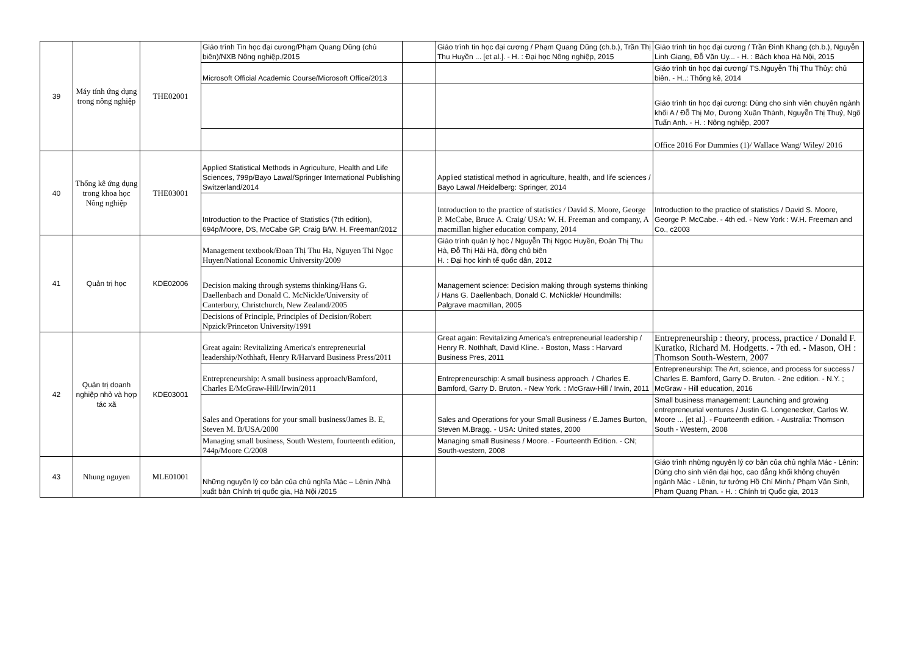| 39 | Máy tính ứng dụng trong nông nghiệp | THE02001 | Giáo trình Tin học đại cương/Phạm Quang Dũng (chủ biên)/NXB Nông nghiệp./2015 | | Giáo trình tin học đại cương / Phạm Quang Dũng (ch.b.), Trần Thị Thu Huyền ... [et al.]. - H. : Đại học Nông nghiệp, 2015 | Giáo trình tin học đại cương / Trần Đình Khang (ch.b.), Nguyễn Linh Giang, Đỗ Văn Uy... - H. : Bách khoa Hà Nội, 2015 |
| | | | Microsoft Official Academic Course/Microsoft Office/2013 | | | Giáo trình tin học đại cương/ TS.Nguyễn Thị Thu Thủy: chủ biên. - H..: Thống kê, 2014 |
| | | | | | | Giáo trình tin học đại cương: Dùng cho sinh viên chuyên ngành khối A / Đỗ Thị Mơ, Dương Xuân Thành, Nguyễn Thị Thuỷ, Ngô Tuấn Anh. - H. : Nông nghiệp, 2007 |
| | | | | | | Office 2016 For Dummies (1)/ Wallace Wang/ Wiley/ 2016 |
| 40 | Thống kê ứng dụng trong khoa học Nông nghiệp | THE03001 | Applied Statistical Methods in Agriculture, Health and Life Sciences, 799p/Bayo Lawal/Springer International Publishing Switzerland/2014 | | Applied statistical method in agriculture, health, and life sciences / Bayo Lawal /Heidelberg: Springer, 2014 | |
| | | | Introduction to the Practice of Statistics (7th edition), 694p/Moore, DS, McCabe GP, Craig B/W. H. Freeman/2012 | | Introduction to the practice of statistics / David S. Moore, George P. McCabe, Bruce A. Craig/ USA: W. H. Freeman and company, A macmillan higher education company, 2014 | Introduction to the practice of statistics / David S. Moore, George P. McCabe. - 4th ed. - New York : W.H. Freeman and Co., c2003 |
| 41 | Quản trị học | KDE02006 | Management textbook/Đoan Thị Thu Ha, Nguyen Thi Ngọc Huyen/National Economic University/2009 | | Giáo trình quản lý học / Nguyễn Thị Ngọc Huyền, Đoàn Thị Thu Hà, Đỗ Thị Hải Hà, đồng chủ biên H. : Đại học kinh tế quốc dân, 2012 | |
| | | | Decision making through systems thinking/Hans G. Daellenbach and Donald C. McNickle/University of Canterbury, Christchurch, New Zealand/2005 | | Management science: Decision making through systems thinking / Hans G. Daellenbach, Donald C. McNickle/ Houndmills: Palgrave macmillan, 2005 | |
| | | | Decisions of Principle, Principles of Decision/Robert Npzick/Princeton University/1991 | | | |
| 42 | Quản trị doanh nghiệp nhỏ và hợp tác xã | KDE03001 | Great again: Revitalizing America's entrepreneurial leadership/Nothhaft, Henry R/Harvard Business Press/2011 | | Great again: Revitalizing America's entrepreneurial leadership / Henry R. Nothhaft, David Kline. - Boston, Mass : Harvard Business Pres, 2011 | Entrepreneurship : theory, process, practice / Donald F. Kuratko, Richard M. Hodgetts. - 7th ed. - Mason, OH : Thomson South-Western, 2007 |
| | | | Entrepreneurship: A small business approach/Bamford, Charles E/McGraw-Hill/Irwin/2011 | | Entrepreneurschip: A small business approach. / Charles E. Bamford, Garry D. Bruton. - New York. : McGraw-Hill / Irwin, 2011 | Entrepreneurship: The Art, science, and process for success / Charles E. Bamford, Garry D. Bruton. - 2ne edition. - N.Y. ; McGraw - Hill education, 2016 |
| | | | Sales and Operations for your small business/James B. E, Steven M. B/USA/2000 | | Sales and Operations for your Small Business / E.James Burton, Steven M.Bragg. - USA: United states, 2000 | Small business management: Launching and growing entrepreneurial ventures / Justin G. Longenecker, Carlos W. Moore ... [et al.]. - Fourteenth edition. - Australia: Thomson South - Western, 2008 |
| | | | Managing small business, South Western, fourteenth edition, 744p/Moore C/2008 | | Managing small Business / Moore. - Fourteenth Edition. - CN; South-western, 2008 | |
| 43 | Nhung nguyen | MLE01001 | Những nguyên lý cơ bản của chủ nghĩa Mác – Lênin /Nhà xuất bản Chính trị quốc gia, Hà Nội /2015 | | | Giáo trình những nguyên lý cơ bản của chủ nghĩa Mác - Lênin: Dùng cho sinh viên đại học, cao đẳng khối không chuyên ngành Mác - Lênin, tư tưởng Hồ Chí Minh./ Phạm Văn Sinh, Phạm Quang Phan. - H. : Chính trị Quốc gia, 2013 |